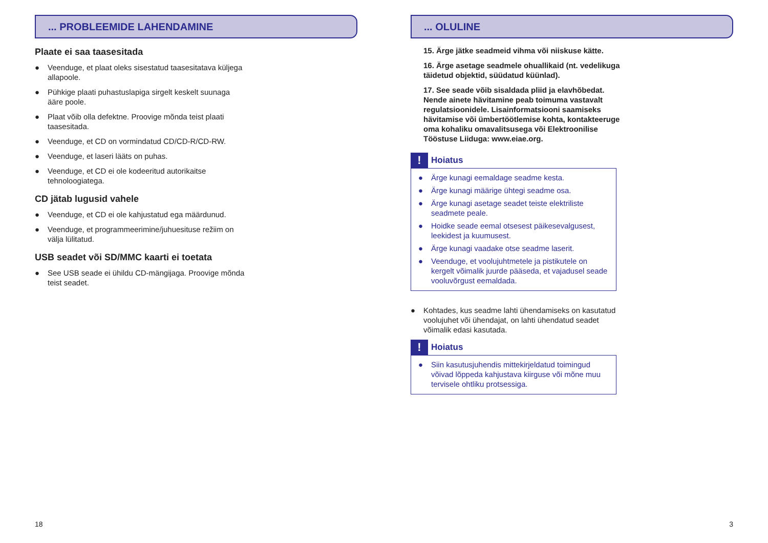... PROBLEEMIDE LAHENDAMINE
Plaate ei saa taasesitada
● Veenduge, et plaat oleks sisestatud taasesitatava küljega allapoole.
● Pühkige plaati puhastuslapiga sirgelt keskelt suunaga ääre poole.
● Plaat võib olla defektne. Proovige mõnda teist plaati taasesitada.
● Veenduge, et CD on vormindatud CD/CD-R/CD-RW.
● Veenduge, et laseri lääts on puhas.
● Veenduge, et CD ei ole kodeeritud autorikaitse tehnoloogiatega.
CD jätab lugusid vahele
● Veenduge, et CD ei ole kahjustatud ega määrdunud.
● Veenduge, et programmeerimine/juhuesituse režiim on välja lülitatud.
USB seadet või SD/MMC kaarti ei toetata
● See USB seade ei ühildu CD-mängijaga. Proovige mõnda teist seadet.
18
... OLULINE
15. Ärge jätke seadmeid vihma või niiskuse kätte.
16. Ärge asetage seadmele ohuallikaid (nt. vedelikuga täidetud objektid, süüdatud küünlad).
17. See seade võib sisaldada pliid ja elavhõbedat. Nende ainete hävitamine peab toimuma vastavalt regulatsioonidele. Lisainformatsiooni saamiseks hävitamise või ümbertöötlemise kohta, kontakteeruge oma kohaliku omavalitsusega või Elektroonilise Tööstuse Liiduga: www.eiae.org.
!
Hoiatus
● Ärge kunagi eemaldage seadme kesta.
● Ärge kunagi määrige ühtegi seadme osa.
● Ärge kunagi asetage seadet teiste elektriliste seadmete peale.
● Hoidke seade eemal otsesest päikesevalgusest, leekidest ja kuumusest.
● Ärge kunagi vaadake otse seadme laserit.
● Veenduge, et voolujuhtmetele ja pistikutele on kergelt võimalik juurde pääseda, et vajadusel seade vooluvõrgust eemaldada.
● Kohtades, kus seadme lahti ühendamiseks on kasutatud voolujuhet või ühendajat, on lahti ühendatud seadet võimalik edasi kasutada.
!
Hoiatus
● Siin kasutusjuhendis mittekirjeldatud toimingud võivad lõppeda kahjustava kiirguse või mõne muu tervisele ohtliku protsessiga.
3